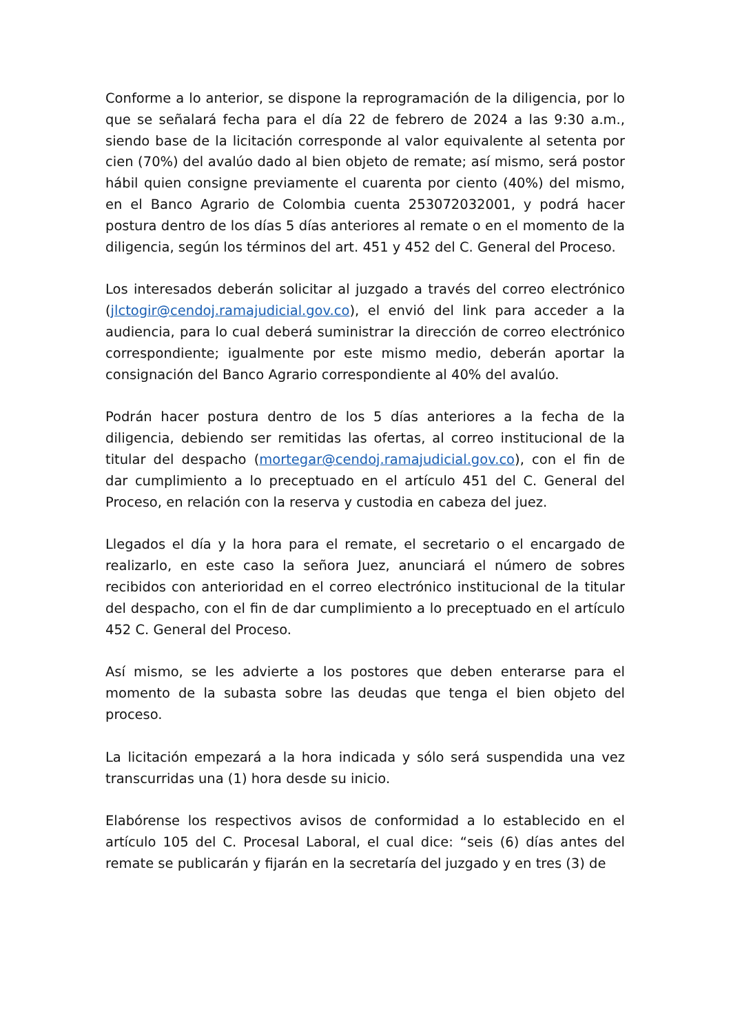Conforme a lo anterior, se dispone la reprogramación de la diligencia, por lo que se señalará fecha para el día 22 de febrero de 2024 a las 9:30 a.m., siendo base de la licitación corresponde al valor equivalente al setenta por cien (70%) del avalúo dado al bien objeto de remate; así mismo, será postor hábil quien consigne previamente el cuarenta por ciento (40%) del mismo, en el Banco Agrario de Colombia cuenta 253072032001, y podrá hacer postura dentro de los días 5 días anteriores al remate o en el momento de la diligencia, según los términos del art. 451 y 452 del C. General del Proceso.
Los interesados deberán solicitar al juzgado a través del correo electrónico (jlctogir@cendoj.ramajudicial.gov.co), el envió del link para acceder a la audiencia, para lo cual deberá suministrar la dirección de correo electrónico correspondiente; igualmente por este mismo medio, deberán aportar la consignación del Banco Agrario correspondiente al 40% del avalúo.
Podrán hacer postura dentro de los 5 días anteriores a la fecha de la diligencia, debiendo ser remitidas las ofertas, al correo institucional de la titular del despacho (mortegar@cendoj.ramajudicial.gov.co), con el fin de dar cumplimiento a lo preceptuado en el artículo 451 del C. General del Proceso, en relación con la reserva y custodia en cabeza del juez.
Llegados el día y la hora para el remate, el secretario o el encargado de realizarlo, en este caso la señora Juez, anunciará el número de sobres recibidos con anterioridad en el correo electrónico institucional de la titular del despacho, con el fin de dar cumplimiento a lo preceptuado en el artículo 452 C. General del Proceso.
Así mismo, se les advierte a los postores que deben enterarse para el momento de la subasta sobre las deudas que tenga el bien objeto del proceso.
La licitación empezará a la hora indicada y sólo será suspendida una vez transcurridas una (1) hora desde su inicio.
Elabórense los respectivos avisos de conformidad a lo establecido en el artículo 105 del C. Procesal Laboral, el cual dice: “seis (6) días antes del remate se publicarán y fijarán en la secretaría del juzgado y en tres (3) de